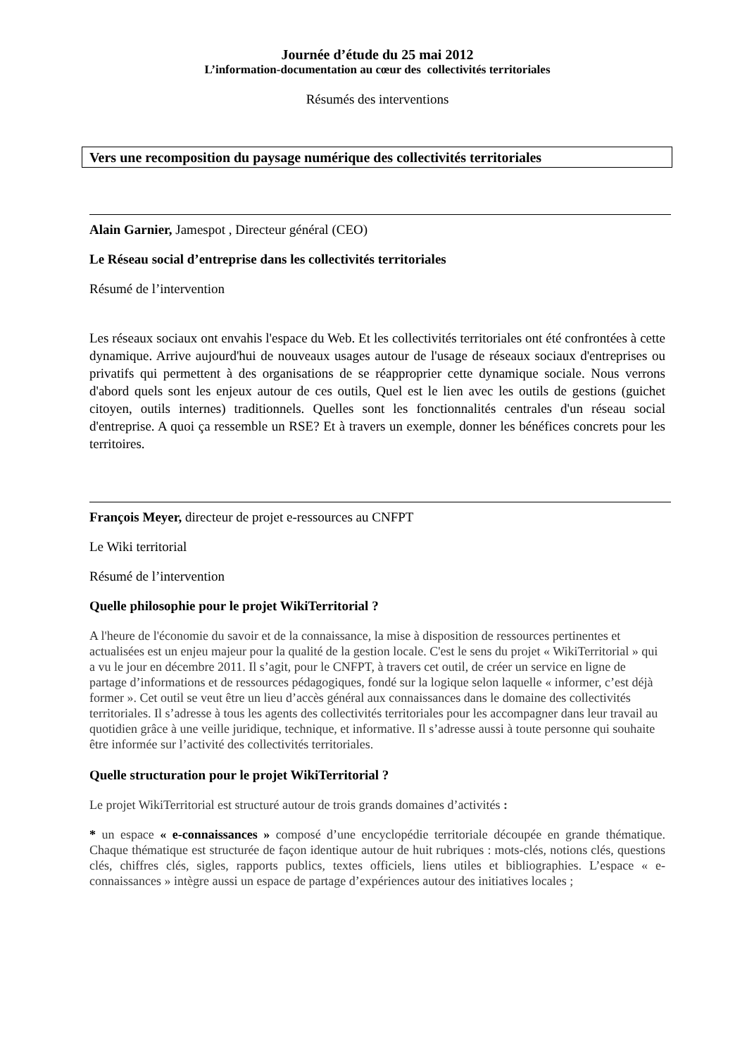Journée d’étude du 25 mai 2012
L’information-documentation au cœur des collectivités territoriales
Résumés des interventions
Vers une recomposition du paysage numérique des collectivités territoriales
Alain Garnier, Jamespot , Directeur général (CEO)
Le Réseau social d’entreprise dans les collectivités territoriales
Résumé de l’intervention
Les réseaux sociaux ont envahis l'espace du Web. Et les collectivités territoriales ont été confrontées à cette dynamique. Arrive aujourd'hui de nouveaux usages autour de l'usage de réseaux sociaux d'entreprises ou privatifs qui permettent à des organisations de se réapproprier cette dynamique sociale. Nous verrons d'abord quels sont les enjeux autour de ces outils, Quel est le lien avec les outils de gestions (guichet citoyen, outils internes) traditionnels. Quelles sont les fonctionnalités centrales d'un réseau social d'entreprise. A quoi ça ressemble un RSE? Et à travers un exemple, donner les bénéfices concrets pour les territoires.
François Meyer, directeur de projet e-ressources au CNFPT
Le Wiki territorial
Résumé de l’intervention
Quelle philosophie pour le projet WikiTerritorial ?
A l'heure de l'économie du savoir et de la connaissance, la mise à disposition de ressources pertinentes et actualisées est un enjeu majeur pour la qualité de la gestion locale. C'est le sens du projet « WikiTerritorial » qui a vu le jour en décembre 2011. Il s’agit, pour le CNFPT, à travers cet outil, de créer un service en ligne de partage d’informations et de ressources pédagogiques, fondé sur la logique selon laquelle « informer, c’est déjà former ». Cet outil se veut être un lieu d’accès général aux connaissances dans le domaine des collectivités territoriales. Il s’adresse à tous les agents des collectivités territoriales pour les accompagner dans leur travail au quotidien grâce à une veille juridique, technique, et informative. Il s’adresse aussi à toute personne qui souhaite être informée sur l’activité des collectivités territoriales.
Quelle structuration pour le projet WikiTerritorial ?
Le projet WikiTerritorial est structuré autour de trois grands domaines d’activités :
* un espace « e-connaissances » composé d’une encyclopédie territoriale découpée en grande thématique. Chaque thématique est structurée de façon identique autour de huit rubriques : mots-clés, notions clés, questions clés, chiffres clés, sigles, rapports publics, textes officiels, liens utiles et bibliographies. L’espace « e-connaissances » intègre aussi un espace de partage d’expériences autour des initiatives locales ;